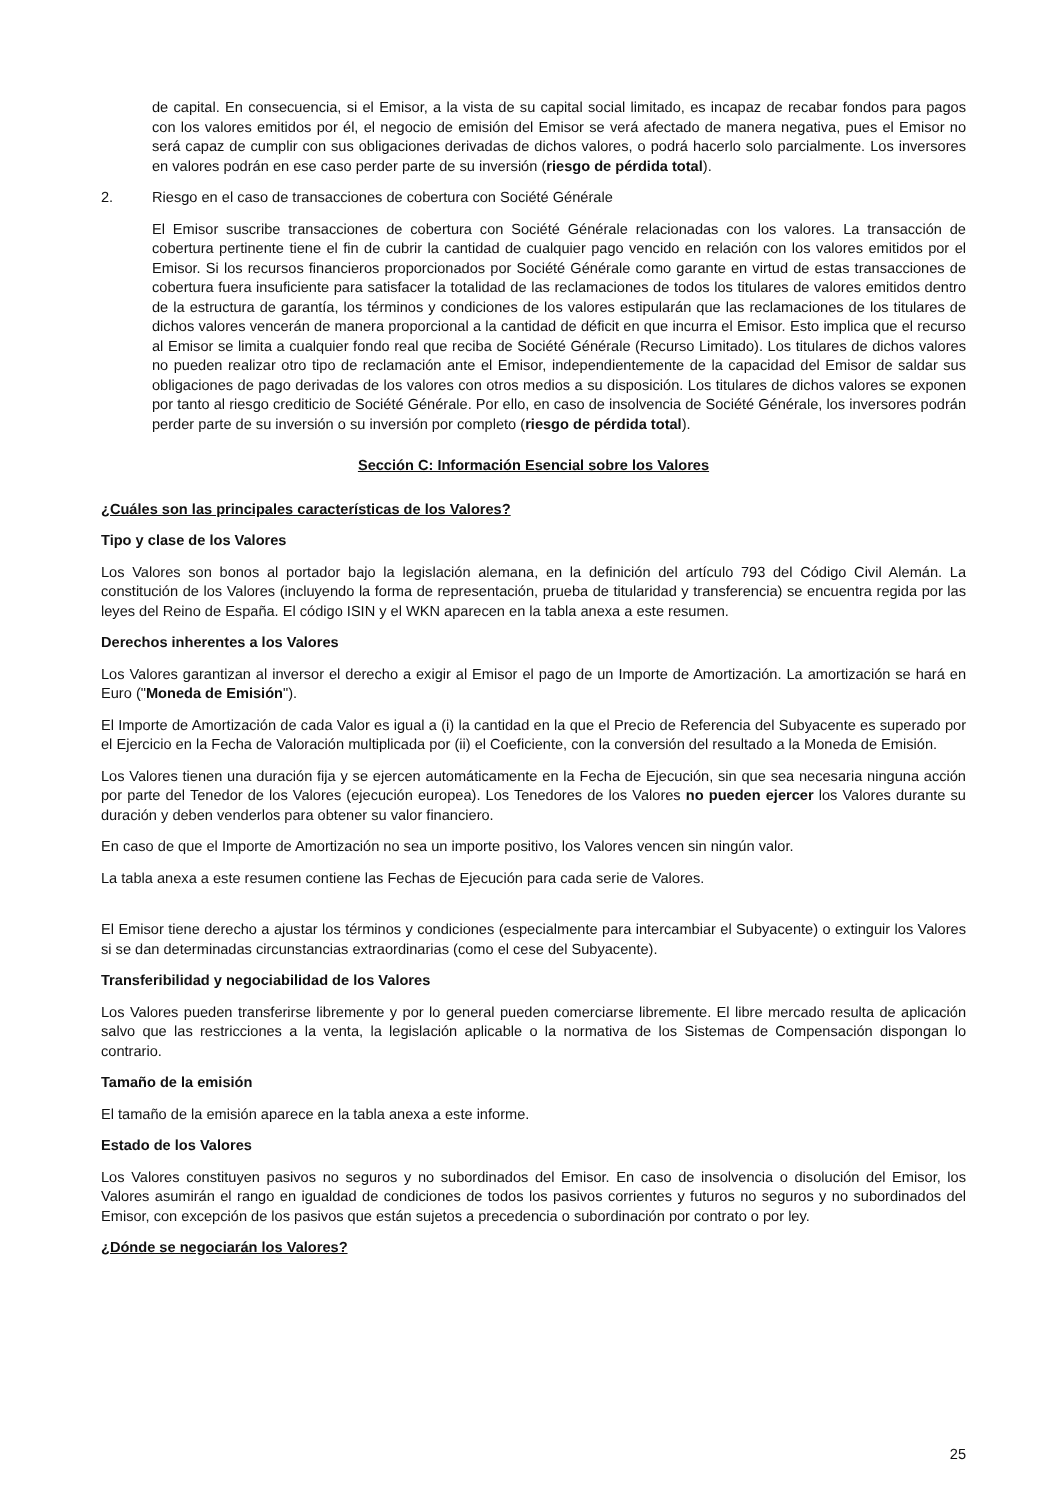de capital. En consecuencia, si el Emisor, a la vista de su capital social limitado, es incapaz de recabar fondos para pagos con los valores emitidos por él, el negocio de emisión del Emisor se verá afectado de manera negativa, pues el Emisor no será capaz de cumplir con sus obligaciones derivadas de dichos valores, o podrá hacerlo solo parcialmente. Los inversores en valores podrán en ese caso perder parte de su inversión (riesgo de pérdida total).
2. Riesgo en el caso de transacciones de cobertura con Société Générale
El Emisor suscribe transacciones de cobertura con Société Générale relacionadas con los valores. La transacción de cobertura pertinente tiene el fin de cubrir la cantidad de cualquier pago vencido en relación con los valores emitidos por el Emisor. Si los recursos financieros proporcionados por Société Générale como garante en virtud de estas transacciones de cobertura fuera insuficiente para satisfacer la totalidad de las reclamaciones de todos los titulares de valores emitidos dentro de la estructura de garantía, los términos y condiciones de los valores estipularán que las reclamaciones de los titulares de dichos valores vencerán de manera proporcional a la cantidad de déficit en que incurra el Emisor. Esto implica que el recurso al Emisor se limita a cualquier fondo real que reciba de Société Générale (Recurso Limitado). Los titulares de dichos valores no pueden realizar otro tipo de reclamación ante el Emisor, independientemente de la capacidad del Emisor de saldar sus obligaciones de pago derivadas de los valores con otros medios a su disposición. Los titulares de dichos valores se exponen por tanto al riesgo crediticio de Société Générale. Por ello, en caso de insolvencia de Société Générale, los inversores podrán perder parte de su inversión o su inversión por completo (riesgo de pérdida total).
Sección C: Información Esencial sobre los Valores
¿Cuáles son las principales características de los Valores?
Tipo y clase de los Valores
Los Valores son bonos al portador bajo la legislación alemana, en la definición del artículo 793 del Código Civil Alemán. La constitución de los Valores (incluyendo la forma de representación, prueba de titularidad y transferencia) se encuentra regida por las leyes del Reino de España. El código ISIN y el WKN aparecen en la tabla anexa a este resumen.
Derechos inherentes a los Valores
Los Valores garantizan al inversor el derecho a exigir al Emisor el pago de un Importe de Amortización. La amortización se hará en Euro ("Moneda de Emisión").
El Importe de Amortización de cada Valor es igual a (i) la cantidad en la que el Precio de Referencia del Subyacente es superado por el Ejercicio en la Fecha de Valoración multiplicada por (ii) el Coeficiente, con la conversión del resultado a la Moneda de Emisión.
Los Valores tienen una duración fija y se ejercen automáticamente en la Fecha de Ejecución, sin que sea necesaria ninguna acción por parte del Tenedor de los Valores (ejecución europea). Los Tenedores de los Valores no pueden ejercer los Valores durante su duración y deben venderlos para obtener su valor financiero.
En caso de que el Importe de Amortización no sea un importe positivo, los Valores vencen sin ningún valor.
La tabla anexa a este resumen contiene las Fechas de Ejecución para cada serie de Valores.
El Emisor tiene derecho a ajustar los términos y condiciones (especialmente para intercambiar el Subyacente) o extinguir los Valores si se dan determinadas circunstancias extraordinarias (como el cese del Subyacente).
Transferibilidad y negociabilidad de los Valores
Los Valores pueden transferirse libremente y por lo general pueden comerciarse libremente. El libre mercado resulta de aplicación salvo que las restricciones a la venta, la legislación aplicable o la normativa de los Sistemas de Compensación dispongan lo contrario.
Tamaño de la emisión
El tamaño de la emisión aparece en la tabla anexa a este informe.
Estado de los Valores
Los Valores constituyen pasivos no seguros y no subordinados del Emisor. En caso de insolvencia o disolución del Emisor, los Valores asumirán el rango en igualdad de condiciones de todos los pasivos corrientes y futuros no seguros y no subordinados del Emisor, con excepción de los pasivos que están sujetos a precedencia o subordinación por contrato o por ley.
¿Dónde se negociarán los Valores?
25